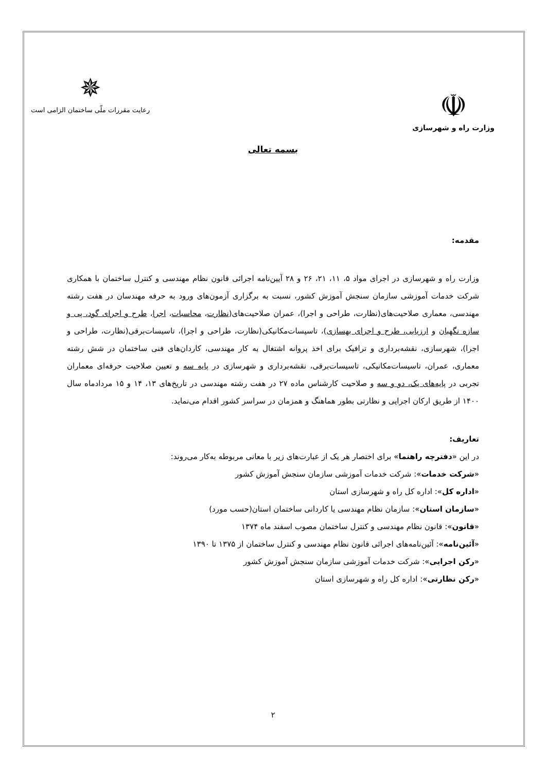☫
وزارت راه و شهرسازی
✵
رعایت مقررات ملّی ساختمان الزامی است
بسمه تعالی
مقدمه:
وزارت راه و شهرسازی در اجرای مواد ۵، ۱۱، ۲۱، ۲۶ و ۲۸ آیین‌نامه اجرائی قانون نظام مهندسی و کنترل ساختمان با همکاری شرکت خدمات آموزشی سازمان سنجش آموزش کشور، نسبت به برگزاری آزمون‌های ورود به حرفه مهندسان در هفت رشته مهندسی، معماری صلاحیت‌های(نظارت، طراحی و اجرا)، عمران صلاحیت‌های(نظارت، محاسبات، اجرا، طرح و اجرای گود، پی و سازه نگهبان و ارزیابی، طرح و اجرای بهسازی)، تاسیسات‌مکانیکی(نظارت، طراحی و اجرا)، تاسیسات‌برقی(نظارت، طراحی و اجرا)، شهرسازی، نقشه‌برداری و ترافیک برای اخذ پروانه اشتغال به کار مهندسی، کاردان‌های فنی ساختمان در شش رشته معماری، عمران، تاسیسات‌مکانیکی، تاسیسات‌برقی، نقشه‌برداری و شهرسازی در پایه سه و تعیین صلاحیت حرفه‌ای معماران تجربی در پایه‌های یک، دو و سه و صلاحیت کارشناس ماده ۲۷ در هفت رشته مهندسی در تاریخ‌های ۱۳، ۱۴ و ۱۵ مردادماه سال ۱۴۰۰ از طریق ارکان اجرایی و نظارتی بطور هماهنگ و همزمان در سراسر کشور اقدام می‌نماید.
تعاریف:
در این «دفترچه راهنما» برای اختصار هر یک از عبارت‌های زیر با معانی مربوطه به‌کار می‌روند:
«شرکت خدمات»: شرکت خدمات آموزشی سازمان سنجش آموزش کشور
«اداره کل»: اداره کل راه و شهرسازی استان
«سازمان استان»: سازمان نظام مهندسی یا کاردانی ساختمان استان(حسب مورد)
«قانون»: قانون نظام مهندسی و کنترل ساختمان مصوب اسفند ماه ۱۳۷۴
«آئین‌نامه»: آئین‌نامه‌های اجرائی قانون نظام مهندسی و کنترل ساختمان از ۱۳۷۵ تا ۱۳۹۰
«رکن اجرایی»: شرکت خدمات آموزشی سازمان سنجش آموزش کشور
«رکن نظارتی»: اداره کل راه و شهرسازی استان
۲